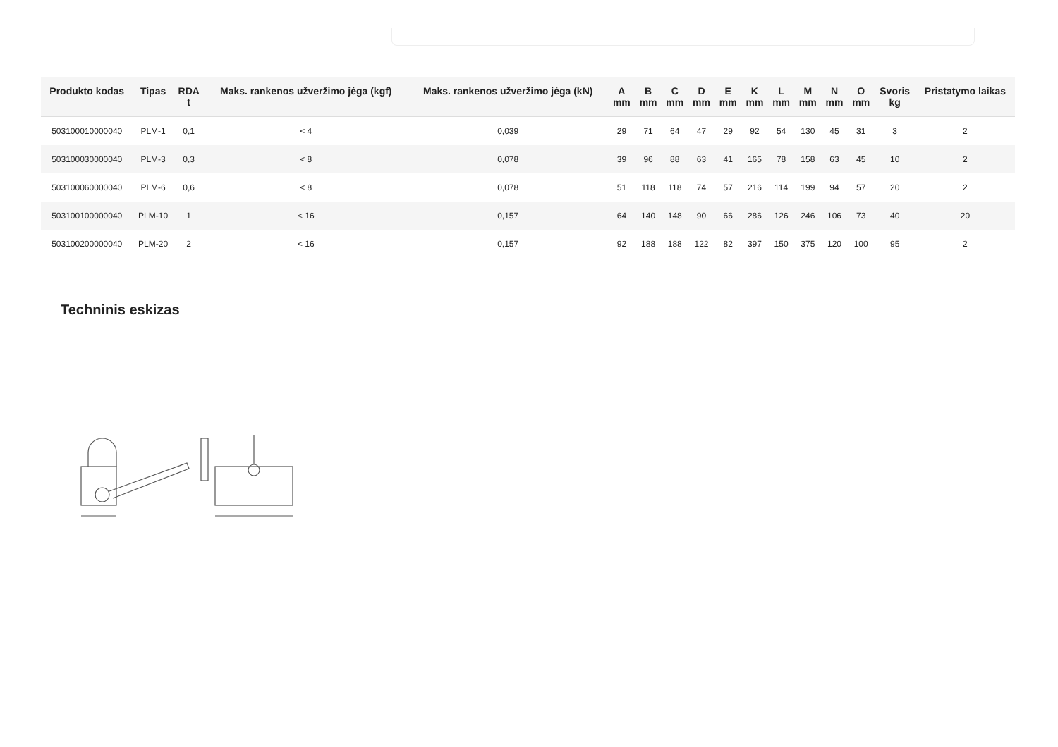| Produkto kodas | Tipas | RDA t | Maks. rankenos užveržimo jėga (kgf) | Maks. rankenos užveržimo jėga (kN) | A mm | B mm | C mm | D mm | E mm | K mm | L mm | M mm | N mm | O mm | Svoris kg | Pristatymo laikas |
| --- | --- | --- | --- | --- | --- | --- | --- | --- | --- | --- | --- | --- | --- | --- | --- | --- |
| 503100010000040 | PLM-1 | 0,1 | < 4 | 0,039 | 29 | 71 | 64 | 47 | 29 | 92 | 54 | 130 | 45 | 31 | 3 | 2 |
| 503100030000040 | PLM-3 | 0,3 | < 8 | 0,078 | 39 | 96 | 88 | 63 | 41 | 165 | 78 | 158 | 63 | 45 | 10 | 2 |
| 503100060000040 | PLM-6 | 0,6 | < 8 | 0,078 | 51 | 118 | 118 | 74 | 57 | 216 | 114 | 199 | 94 | 57 | 20 | 2 |
| 503100100000040 | PLM-10 | 1 | < 16 | 0,157 | 64 | 140 | 148 | 90 | 66 | 286 | 126 | 246 | 106 | 73 | 40 | 20 |
| 503100200000040 | PLM-20 | 2 | < 16 | 0,157 | 92 | 188 | 188 | 122 | 82 | 397 | 150 | 375 | 120 | 100 | 95 | 2 |
Techninis eskizas